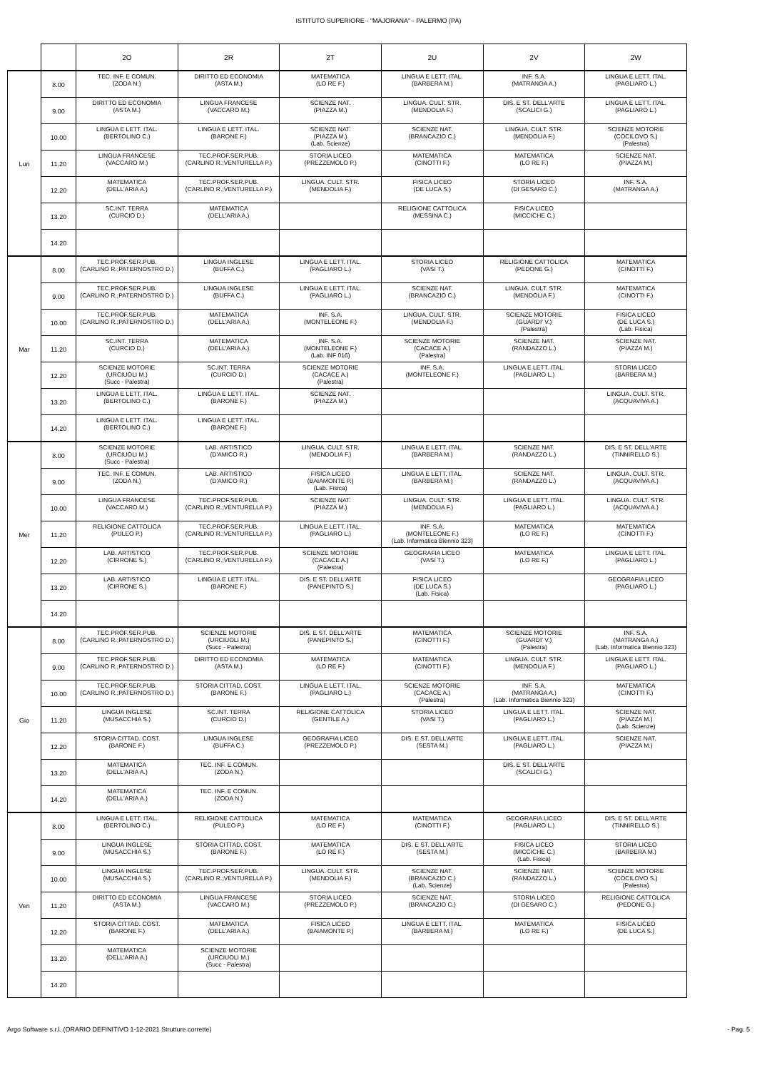ISTITUTO SUPERIORE - "MAJORANA" - PALERMO (PA)
| | | 2O | 2R | 2T | 2U | 2V | 2W |
| --- | --- | --- | --- | --- | --- | --- | --- |
| Lun | 8.00 | TEC. INF. E COMUN. (ZODA N.) | DIRITTO ED ECONOMIA (ASTA M.) | MATEMATICA (LO RE F.) | LINGUA E LETT. ITAL. (BARBERA M.) | INF. S.A. (MATRANGA A.) | LINGUA E LETT. ITAL. (PAGLIARO L.) |
| | 9.00 | DIRITTO ED ECONOMIA (ASTA M.) | LINGUA FRANCESE (VACCARO M.) | SCIENZE NAT. (PIAZZA M.) | LINGUA. CULT. STR. (MENDOLIA F.) | DIS. E ST. DELL'ARTE (SCALICI G.) | LINGUA E LETT. ITAL. (PAGLIARO L.) |
| | 10.00 | LINGUA E LETT. ITAL. (BERTOLINO C.) | LINGUA E LETT. ITAL. (BARONE F.) | SCIENZE NAT. (PIAZZA M.) (Lab. Scienze) | SCIENZE NAT. (BRANCAZIO C.) | LINGUA. CULT. STR. (MENDOLIA F.) | SCIENZE MOTORIE (COCILOVO S.) (Palestra) |
| | 11.20 | LINGUA FRANCESE (VACCARO M.) | TEC.PROF.SER.PUB. (CARLINO R.;VENTURELLA P.) | STORIA LICEO (PREZZEMOLO P.) | MATEMATICA (CINOTTI F.) | MATEMATICA (LO RE F.) | SCIENZE NAT. (PIAZZA M.) |
| | 12.20 | MATEMATICA (DELL'ARIA A.) | TEC.PROF.SER.PUB. (CARLINO R.;VENTURELLA P.) | LINGUA. CULT. STR. (MENDOLIA F.) | FISICA LICEO (DE LUCA S.) | STORIA LICEO (DI GESARO C.) | INF. S.A. (MATRANGA A.) |
| | 13.20 | SC.INT. TERRA (CURCIO D.) | MATEMATICA (DELL'ARIA A.) | | RELIGIONE CATTOLICA (MESSINA C.) | FISICA LICEO (MICCICHE C.) | |
| | 14.20 | | | | | | |
| Mar | 8.00 | TEC.PROF.SER.PUB. (CARLINO R.;PATERNOSTRO D.) | LINGUA INGLESE (BUFFA C.) | LINGUA E LETT. ITAL. (PAGLIARO L.) | STORIA LICEO (VASI T.) | RELIGIONE CATTOLICA (PEDONE G.) | MATEMATICA (CINOTTI F.) |
| | 9.00 | TEC.PROF.SER.PUB. (CARLINO R.;PATERNOSTRO D.) | LINGUA INGLESE (BUFFA C.) | LINGUA E LETT. ITAL. (PAGLIARO L.) | SCIENZE NAT. (BRANCAZIO C.) | LINGUA. CULT. STR. (MENDOLIA F.) | MATEMATICA (CINOTTI F.) |
| | 10.00 | TEC.PROF.SER.PUB. (CARLINO R.;PATERNOSTRO D.) | MATEMATICA (DELL'ARIA A.) | INF. S.A. (MONTELEONE F.) | LINGUA. CULT. STR. (MENDOLIA F.) | SCIENZE MOTORIE (GUARDI' V.) (Palestra) | FISICA LICEO (DE LUCA S.) (Lab. Fisica) |
| | 11.20 | SC.INT. TERRA (CURCIO D.) | MATEMATICA (DELL'ARIA A.) | INF. S.A. (MONTELEONE F.) (Lab. INF 016) | SCIENZE MOTORIE (CACACE A.) (Palestra) | SCIENZE NAT. (RANDAZZO L.) | SCIENZE NAT. (PIAZZA M.) |
| | 12.20 | SCIENZE MOTORIE (URCIUOLI M.) (Succ - Palestra) | SC.INT. TERRA (CURCIO D.) | SCIENZE MOTORIE (CACACE A.) (Palestra) | INF. S.A. (MONTELEONE F.) | LINGUA E LETT. ITAL. (PAGLIARO L.) | STORIA LICEO (BARBERA M.) |
| | 13.20 | LINGUA E LETT. ITAL. (BERTOLINO C.) | LINGUA E LETT. ITAL. (BARONE F.) | SCIENZE NAT. (PIAZZA M.) | | | LINGUA. CULT. STR. (ACQUAVIVA A.) |
| | 14.20 | LINGUA E LETT. ITAL. (BERTOLINO C.) | LINGUA E LETT. ITAL. (BARONE F.) | | | | |
| Mer | 8.00 | SCIENZE MOTORIE (URCIUOLI M.) (Succ - Palestra) | LAB. ARTISTICO (D'AMICO R.) | LINGUA. CULT. STR. (MENDOLIA F.) | LINGUA E LETT. ITAL. (BARBERA M.) | SCIENZE NAT. (RANDAZZO L.) | DIS. E ST. DELL'ARTE (TINNIRELLO S.) |
| | 9.00 | TEC. INF. E COMUN. (ZODA N.) | LAB. ARTISTICO (D'AMICO R.) | FISICA LICEO (BAIAMONTE P.) (Lab. Fisica) | LINGUA E LETT. ITAL. (BARBERA M.) | SCIENZE NAT. (RANDAZZO L.) | LINGUA. CULT. STR. (ACQUAVIVA A.) |
| | 10.00 | LINGUA FRANCESE (VACCARO M.) | TEC.PROF.SER.PUB. (CARLINO R.;VENTURELLA P.) | SCIENZE NAT. (PIAZZA M.) | LINGUA. CULT. STR. (MENDOLIA F.) | LINGUA E LETT. ITAL. (PAGLIARO L.) | LINGUA. CULT. STR. (ACQUAVIVA A.) |
| | 11.20 | RELIGIONE CATTOLICA (PULEO P.) | TEC.PROF.SER.PUB. (CARLINO R.;VENTURELLA P.) | LINGUA E LETT. ITAL. (PAGLIARO L.) | INF. S.A. (MONTELEONE F.) (Lab. Informatica Biennio 323) | MATEMATICA (LO RE F.) | MATEMATICA (CINOTTI F.) |
| | 12.20 | LAB. ARTISTICO (CIRRONE S.) | TEC.PROF.SER.PUB. (CARLINO R.;VENTURELLA P.) | SCIENZE MOTORIE (CACACE A.) (Palestra) | GEOGRAFIA LICEO (VASI T.) | MATEMATICA (LO RE F.) | LINGUA E LETT. ITAL. (PAGLIARO L.) |
| | 13.20 | LAB. ARTISTICO (CIRRONE S.) | LINGUA E LETT. ITAL. (BARONE F.) | DIS. E ST. DELL'ARTE (PANEPINTO S.) | FISICA LICEO (DE LUCA S.) (Lab. Fisica) | | GEOGRAFIA LICEO (PAGLIARO L.) |
| | 14.20 | | | | | | |
| Gio | 8.00 | TEC.PROF.SER.PUB. (CARLINO R.;PATERNOSTRO D.) | SCIENZE MOTORIE (URCIUOLI M.) (Succ - Palestra) | DIS. E ST. DELL'ARTE (PANEPINTO S.) | MATEMATICA (CINOTTI F.) | SCIENZE MOTORIE (GUARDI' V.) (Palestra) | INF. S.A. (MATRANGA A.) (Lab. Informatica Biennio 323) |
| | 9.00 | TEC.PROF.SER.PUB. (CARLINO R.;PATERNOSTRO D.) | DIRITTO ED ECONOMIA (ASTA M.) | MATEMATICA (LO RE F.) | MATEMATICA (CINOTTI F.) | LINGUA. CULT. STR. (MENDOLIA F.) | LINGUA E LETT. ITAL. (PAGLIARO L.) |
| | 10.00 | TEC.PROF.SER.PUB. (CARLINO R.;PATERNOSTRO D.) | STORIA CITTAD. COST. (BARONE F.) | LINGUA E LETT. ITAL. (PAGLIARO L.) | SCIENZE MOTORIE (CACACE A.) (Palestra) | INF. S.A. (MATRANGA A.) (Lab. Informatica Biennio 323) | MATEMATICA (CINOTTI F.) |
| | 11.20 | LINGUA INGLESE (MUSACCHIA S.) | SC.INT. TERRA (CURCIO D.) | RELIGIONE CATTOLICA (GENTILE A.) | STORIA LICEO (VASI T.) | LINGUA E LETT. ITAL. (PAGLIARO L.) | SCIENZE NAT. (PIAZZA M.) (Lab. Scienze) |
| | 12.20 | STORIA CITTAD. COST. (BARONE F.) | LINGUA INGLESE (BUFFA C.) | GEOGRAFIA LICEO (PREZZEMOLO P.) | DIS. E ST. DELL'ARTE (SESTA M.) | LINGUA E LETT. ITAL. (PAGLIARO L.) | SCIENZE NAT. (PIAZZA M.) |
| | 13.20 | MATEMATICA (DELL'ARIA A.) | TEC. INF. E COMUN. (ZODA N.) | | | DIS. E ST. DELL'ARTE (SCALICI G.) | |
| | 14.20 | MATEMATICA (DELL'ARIA A.) | TEC. INF. E COMUN. (ZODA N.) | | | | |
| Ven | 8.00 | LINGUA E LETT. ITAL. (BERTOLINO C.) | RELIGIONE CATTOLICA (PULEO P.) | MATEMATICA (LO RE F.) | MATEMATICA (CINOTTI F.) | GEOGRAFIA LICEO (PAGLIARO L.) | DIS. E ST. DELL'ARTE (TINNIRELLO S.) |
| | 9.00 | LINGUA INGLESE (MUSACCHIA S.) | STORIA CITTAD. COST. (BARONE F.) | MATEMATICA (LO RE F.) | DIS. E ST. DELL'ARTE (SESTA M.) | FISICA LICEO (MICCICHE C.) (Lab. Fisica) | STORIA LICEO (BARBERA M.) |
| | 10.00 | LINGUA INGLESE (MUSACCHIA S.) | TEC.PROF.SER.PUB. (CARLINO R.;VENTURELLA P.) | LINGUA. CULT. STR. (MENDOLIA F.) | SCIENZE NAT. (BRANCAZIO C.) (Lab. Scienze) | SCIENZE NAT. (RANDAZZO L.) | SCIENZE MOTORIE (COCILOVO S.) (Palestra) |
| | 11.20 | DIRITTO ED ECONOMIA (ASTA M.) | LINGUA FRANCESE (VACCARO M.) | STORIA LICEO (PREZZEMOLO P.) | SCIENZE NAT. (BRANCAZIO C.) | STORIA LICEO (DI GESARO C.) | RELIGIONE CATTOLICA (PEDONE G.) |
| | 12.20 | STORIA CITTAD. COST. (BARONE F.) | MATEMATICA (DELL'ARIA A.) | FISICA LICEO (BAIAMONTE P.) | LINGUA E LETT. ITAL. (BARBERA M.) | MATEMATICA (LO RE F.) | FISICA LICEO (DE LUCA S.) |
| | 13.20 | MATEMATICA (DELL'ARIA A.) | SCIENZE MOTORIE (URCIUOLI M.) (Succ - Palestra) | | | | |
| | 14.20 | | | | | | |
Argo Software s.r.l. (ORARIO DEFINITIVO 1-12-2021 Strutture corrette) - Pag. 5